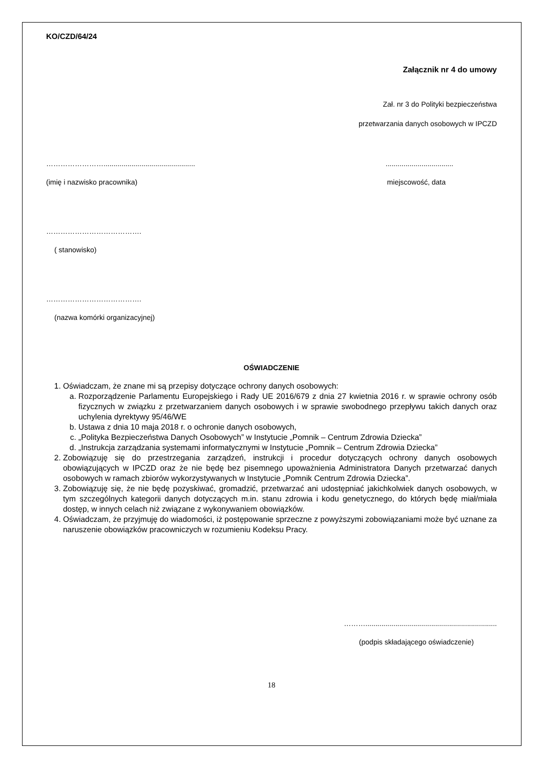KO/CZD/64/24
Załącznik nr 4 do umowy
Zał. nr 3 do Polityki bezpieczeństwa
przetwarzania danych osobowych w IPCZD
……………………................................................................................
(imię i nazwisko pracownika) miejscowość, data
………………………………….
( stanowisko)
………………………………….
(nazwa komórki organizacyjnej)
OŚWIADCZENIE
1. Oświadczam, że znane mi są przepisy dotyczące ochrony danych osobowych:
a. Rozporządzenie Parlamentu Europejskiego i Rady UE 2016/679 z dnia 27 kwietnia 2016 r. w sprawie ochrony osób fizycznych w związku z przetwarzaniem danych osobowych i w sprawie swobodnego przepływu takich danych oraz uchylenia dyrektywy 95/46/WE
b. Ustawa z dnia 10 maja 2018 r. o ochronie danych osobowych,
c. „Polityka Bezpieczeństwa Danych Osobowych” w Instytucie „Pomnik – Centrum Zdrowia Dziecka”
d. „Instrukcja zarządzania systemami informatycznymi w Instytucie „Pomnik – Centrum Zdrowia Dziecka”
2. Zobowiązuję się do przestrzegania zarządzeń, instrukcji i procedur dotyczących ochrony danych osobowych obowiązujących w IPCZD oraz że nie będę bez pisemnego upoważnienia Administratora Danych przetwarzać danych osobowych w ramach zbiorów wykorzystywanych w Instytucie „Pomnik Centrum Zdrowia Dziecka”.
3. Zobowiązuję się, że nie będę pozyskiwać, gromadzić, przetwarzać ani udostępniać jakichkolwiek danych osobowych, w tym szczególnych kategorii danych dotyczących m.in. stanu zdrowia i kodu genetycznego, do których będę miał/miała dostęp, w innych celach niż związane z wykonywaniem obowiązków.
4. Oświadczam, że przyjmuję do wiadomości, iż postępowanie sprzeczne z powyższymi zobowiązaniami może być uznane za naruszenie obowiązków pracowniczych w rozumieniu Kodeksu Pracy.
………..................................................................
(podpis składającego oświadczenie)
18